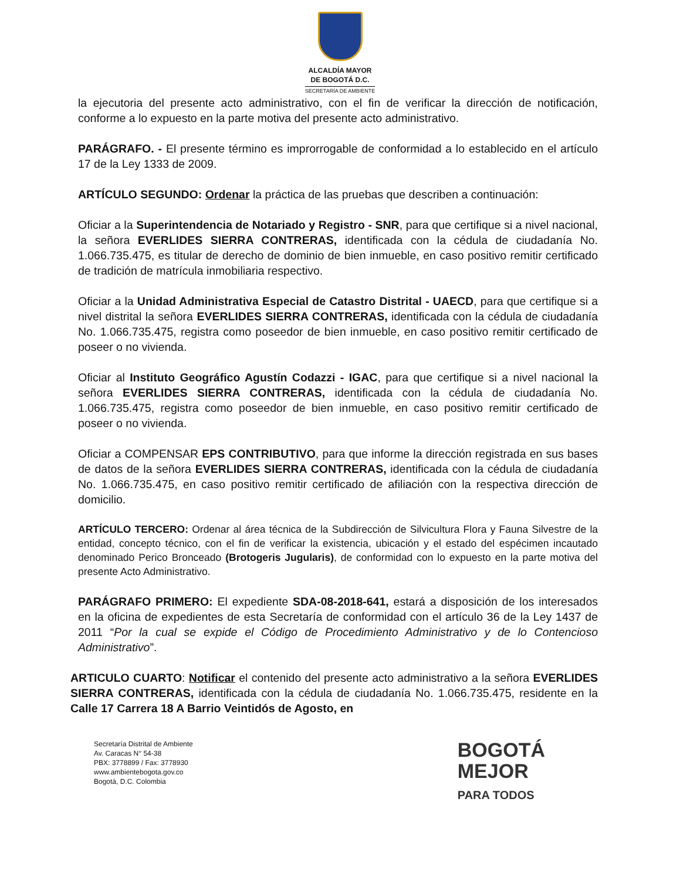ALCALDÍA MAYOR
DE BOGOTÁ D.C.
SECRETARÍA DE AMBIENTE
la ejecutoria del presente acto administrativo, con el fin de verificar la dirección de notificación, conforme a lo expuesto en la parte motiva del presente acto administrativo.
PARÁGRAFO. - El presente término es improrrogable de conformidad a lo establecido en el artículo 17 de la Ley 1333 de 2009.
ARTÍCULO SEGUNDO: Ordenar la práctica de las pruebas que describen a continuación:
Oficiar a la Superintendencia de Notariado y Registro - SNR, para que certifique si a nivel nacional, la señora EVERLIDES SIERRA CONTRERAS, identificada con la cédula de ciudadanía No. 1.066.735.475, es titular de derecho de dominio de bien inmueble, en caso positivo remitir certificado de tradición de matrícula inmobiliaria respectivo.
Oficiar a la Unidad Administrativa Especial de Catastro Distrital - UAECD, para que certifique si a nivel distrital la señora EVERLIDES SIERRA CONTRERAS, identificada con la cédula de ciudadanía No. 1.066.735.475, registra como poseedor de bien inmueble, en caso positivo remitir certificado de poseer o no vivienda.
Oficiar al Instituto Geográfico Agustín Codazzi - IGAC, para que certifique si a nivel nacional la señora EVERLIDES SIERRA CONTRERAS, identificada con la cédula de ciudadanía No. 1.066.735.475, registra como poseedor de bien inmueble, en caso positivo remitir certificado de poseer o no vivienda.
Oficiar a COMPENSAR EPS CONTRIBUTIVO, para que informe la dirección registrada en sus bases de datos de la señora EVERLIDES SIERRA CONTRERAS, identificada con la cédula de ciudadanía No. 1.066.735.475, en caso positivo remitir certificado de afiliación con la respectiva dirección de domicilio.
ARTÍCULO TERCERO: Ordenar al área técnica de la Subdirección de Silvicultura Flora y Fauna Silvestre de la entidad, concepto técnico, con el fin de verificar la existencia, ubicación y el estado del espécimen incautado denominado Perico Bronceado (Brotogeris Jugularis), de conformidad con lo expuesto en la parte motiva del presente Acto Administrativo.
PARÁGRAFO PRIMERO: El expediente SDA-08-2018-641, estará a disposición de los interesados en la oficina de expedientes de esta Secretaría de conformidad con el artículo 36 de la Ley 1437 de 2011 “Por la cual se expide el Código de Procedimiento Administrativo y de lo Contencioso Administrativo”.
ARTICULO CUARTO: Notificar el contenido del presente acto administrativo a la señora EVERLIDES SIERRA CONTRERAS, identificada con la cédula de ciudadanía No. 1.066.735.475, residente en la Calle 17 Carrera 18 A Barrio Veintidós de Agosto, en
Secretaría Distrital de Ambiente
Av. Caracas N° 54-38
PBX: 3778899 / Fax: 3778930
www.ambientebogota.gov.co
Bogotá, D.C. Colombia
BOGOTÁ
MEJOR
PARA TODOS